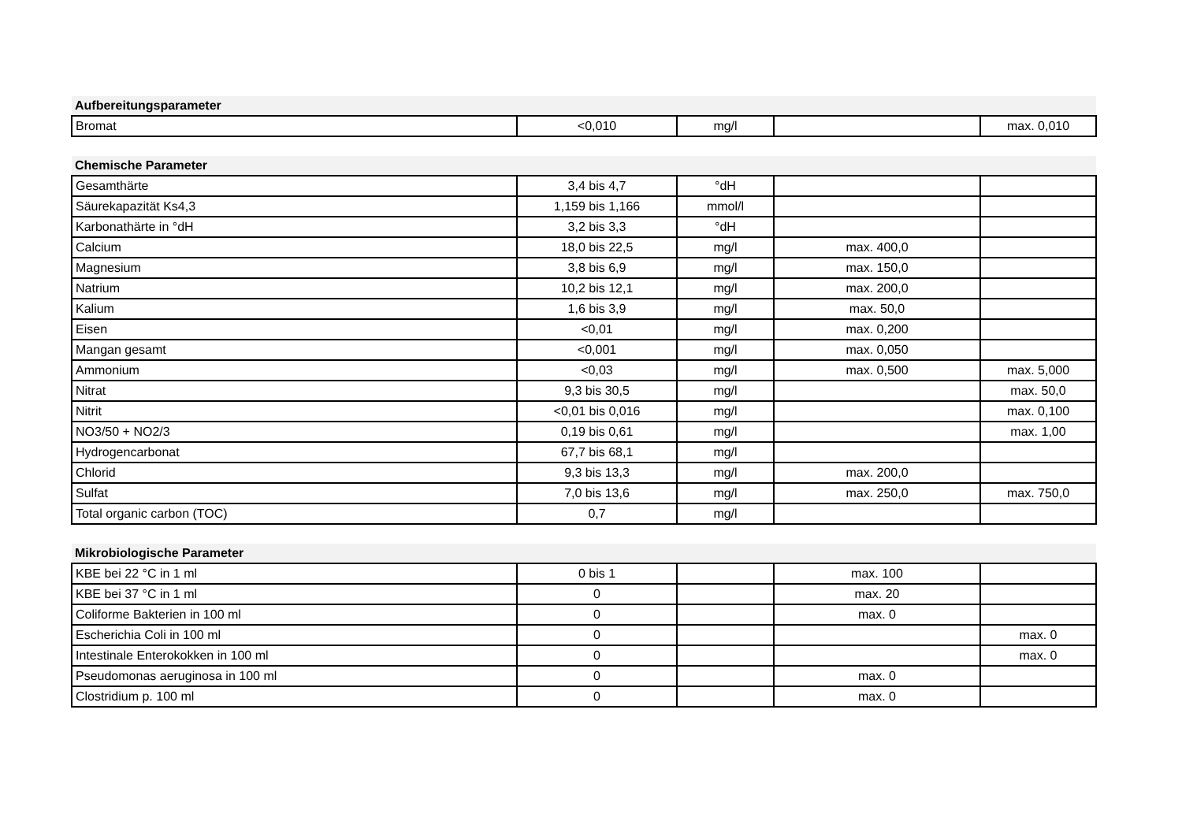| Aufbereitungsparameter | | | | |
| --- | --- | --- | --- | --- |
| Bromat | <0,010 | mg/l | | max. 0,010 |
| Chemische Parameter | | | | |
| --- | --- | --- | --- | --- |
| Gesamthärte | 3,4 bis 4,7 | °dH | | |
| Säurekapazität Ks4,3 | 1,159 bis 1,166 | mmol/l | | |
| Karbonathärte in °dH | 3,2 bis 3,3 | °dH | | |
| Calcium | 18,0 bis 22,5 | mg/l | max. 400,0 | |
| Magnesium | 3,8 bis 6,9 | mg/l | max. 150,0 | |
| Natrium | 10,2 bis 12,1 | mg/l | max. 200,0 | |
| Kalium | 1,6 bis 3,9 | mg/l | max. 50,0 | |
| Eisen | <0,01 | mg/l | max. 0,200 | |
| Mangan gesamt | <0,001 | mg/l | max. 0,050 | |
| Ammonium | <0,03 | mg/l | max. 0,500 | max. 5,000 |
| Nitrat | 9,3 bis 30,5 | mg/l | | max. 50,0 |
| Nitrit | <0,01 bis 0,016 | mg/l | | max. 0,100 |
| NO3/50 + NO2/3 | 0,19 bis 0,61 | mg/l | | max. 1,00 |
| Hydrogencarbonat | 67,7 bis 68,1 | mg/l | | |
| Chlorid | 9,3 bis 13,3 | mg/l | max. 200,0 | |
| Sulfat | 7,0 bis 13,6 | mg/l | max. 250,0 | max. 750,0 |
| Total organic carbon (TOC) | 0,7 | mg/l | | |
| Mikrobiologische Parameter | | | | |
| --- | --- | --- | --- | --- |
| KBE bei 22 °C in 1 ml | 0 bis 1 | | max. 100 | |
| KBE bei 37 °C in 1 ml | 0 | | max. 20 | |
| Coliforme Bakterien in 100 ml | 0 | | max. 0 | |
| Escherichia Coli in 100 ml | 0 | | | max. 0 |
| Intestinale Enterokokken in 100 ml | 0 | | | max. 0 |
| Pseudomonas aeruginosa in 100 ml | 0 | | max. 0 | |
| Clostridium p. 100 ml | 0 | | max. 0 | |